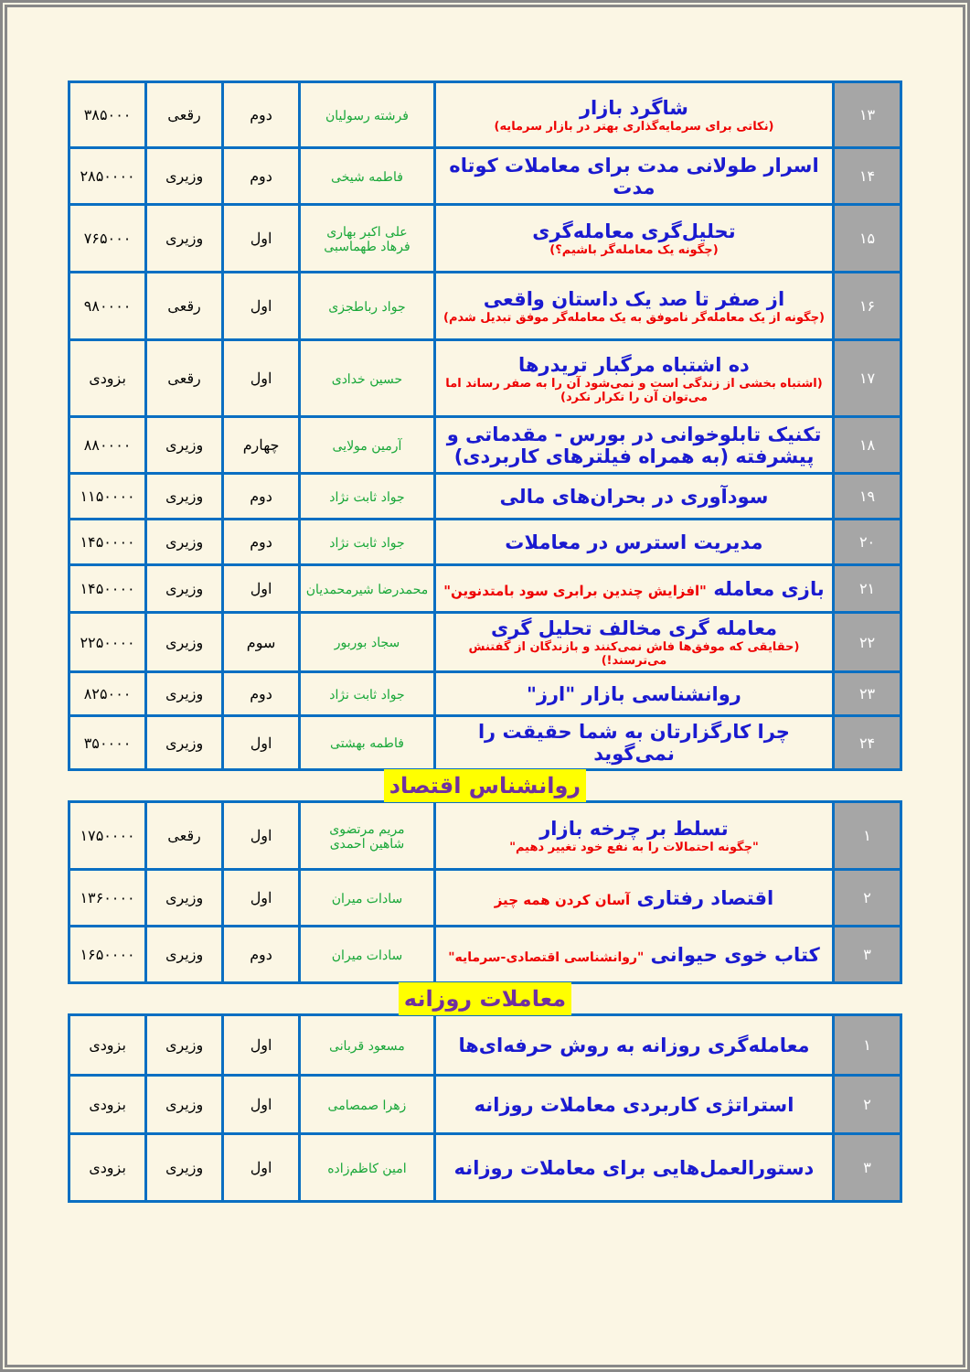| ۱۳ | شاگرد بازار (نکاتی برای سرمایه‌گذاری بهتر در بازار سرمایه) | فرشته رسولیان | دوم | رقعی | ۳۸۵۰۰۰ |
| ۱۴ | اسرار طولانی مدت برای معاملات کوتاه مدت | فاطمه شیخی | دوم | وزیری | ۲۸۵۰۰۰۰ |
| ۱۵ | تحلیل‌گری معامله‌گری (چگونه یک معامله‌گر باشیم؟) | علی اکبر بهاری فرهاد طهماسبی | اول | وزیری | ۷۶۵۰۰۰ |
| ۱۶ | از صفر تا صد یک داستان واقعی (چگونه از یک معامله‌گر ناموفق به یک معامله‌گر موفق تبدیل شدم) | جواد رباطجزی | اول | رقعی | ۹۸۰۰۰۰ |
| ۱۷ | ده اشتباه مرگبار تریدرها (اشتباه بخشی از زندگی است و نمی‌شود آن را به صفر رساند اما می‌توان آن را تکرار نکرد) | حسین خدادی | اول | رقعی | بزودی |
| ۱۸ | تکنیک تابلوخوانی در بورس - مقدماتی و پیشرفته (به همراه فیلترهای کاربردی) | آرمین مولایی | چهارم | وزیری | ۸۸۰۰۰۰ |
| ۱۹ | سودآوری در بحران‌های مالی | جواد ثابت نژاد | دوم | وزیری | ۱۱۵۰۰۰۰ |
| ۲۰ | مدیریت استرس در معاملات | جواد ثابت نژاد | دوم | وزیری | ۱۴۵۰۰۰۰ |
| ۲۱ | بازی معامله "افزایش چندین برابری سود بامتدنوین" | محمدرضا شیرمحمدیان | اول | وزیری | ۱۴۵۰۰۰۰ |
| ۲۲ | معامله گری مخالف تحلیل گری (حقایقی که موفق‌ها فاش نمی‌کنند و بازندگان از گفتنش می‌ترسند!) | سجاد بوربور | سوم | وزیری | ۲۲۵۰۰۰۰ |
| ۲۳ | روانشناسی بازار "ارز" | جواد ثابت نژاد | دوم | وزیری | ۸۲۵۰۰۰ |
| ۲۴ | چرا کارگزارتان به شما حقیقت را نمی‌گوید | فاطمه بهشتی | اول | وزیری | ۳۵۰۰۰۰ |
روانشناس اقتصاد
| ۱ | تسلط بر چرخه بازار "چگونه احتمالات را به نفع خود تغییر دهیم" | مریم مرتضوی شاهین احمدی | اول | رقعی | ۱۷۵۰۰۰۰ |
| ۲ | اقتصاد رفتاری آسان کردن همه چیز | سادات میران | اول | وزیری | ۱۳۶۰۰۰۰ |
| ۳ | کتاب خوی حیوانی "روانشناسی اقتصادی-سرمایه" | سادات میران | دوم | وزیری | ۱۶۵۰۰۰۰ |
معاملات روزانه
| ۱ | معامله‌گری روزانه به روش حرفه‌ای‌ها | مسعود قربانی | اول | وزیری | بزودی |
| ۲ | استراتژی کاربردی معاملات روزانه | زهرا صمصامی | اول | وزیری | بزودی |
| ۳ | دستورالعمل‌هایی برای معاملات روزانه | امین کاظم‌زاده | اول | وزیری | بزودی |